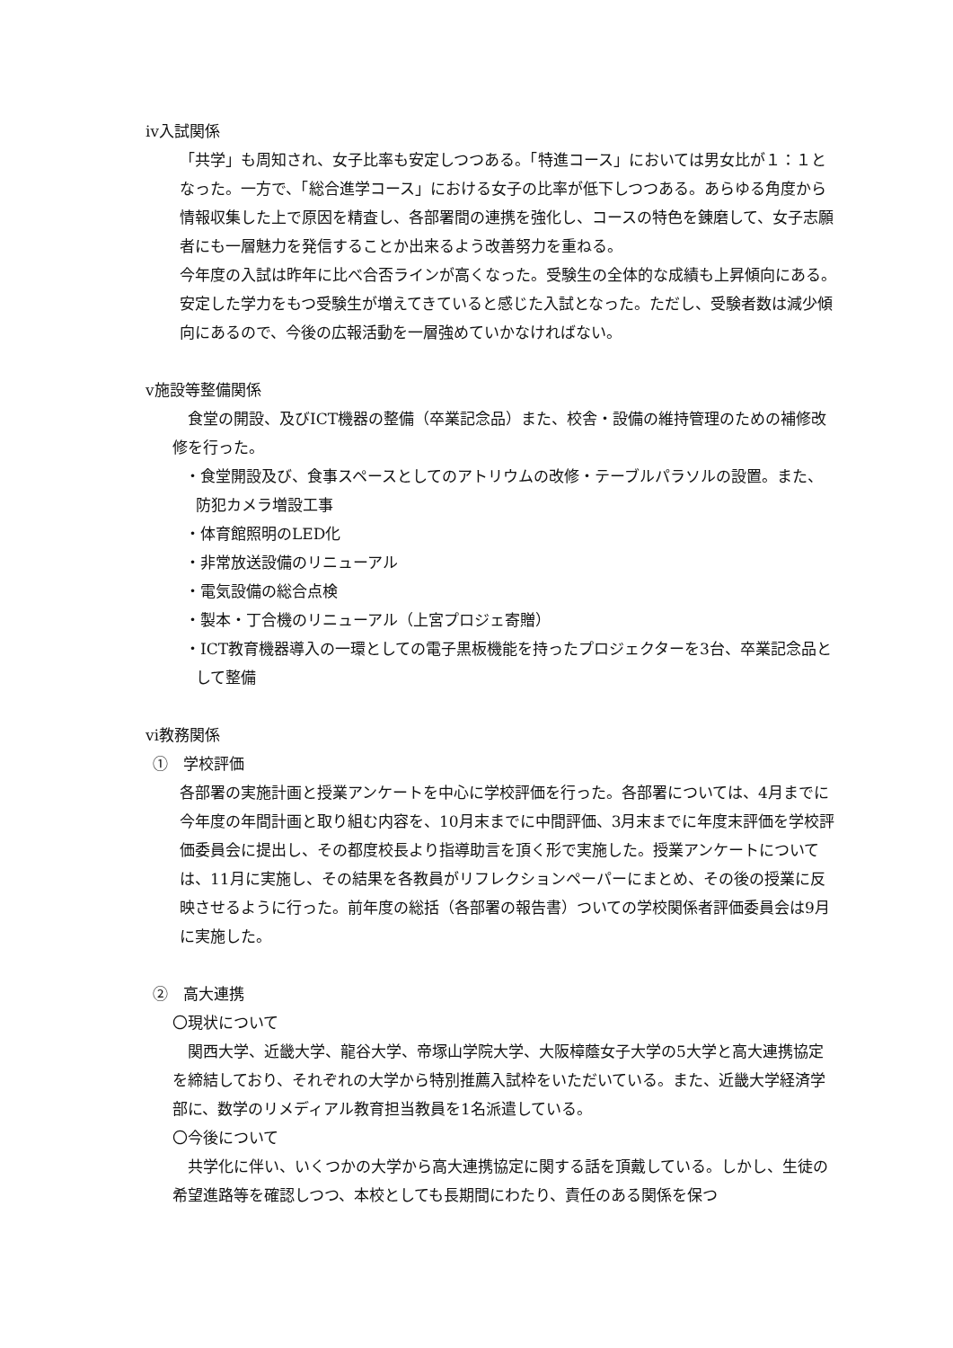ⅳ入試関係
「共学」も周知され、女子比率も安定しつつある。「特進コース」においては男女比が１：１となった。一方で、「総合進学コース」における女子の比率が低下しつつある。あらゆる角度から情報収集した上で原因を精査し、各部署間の連携を強化し、コースの特色を錬磨して、女子志願者にも一層魅力を発信することか出来るよう改善努力を重ねる。
今年度の入試は昨年に比べ合否ラインが高くなった。受験生の全体的な成績も上昇傾向にある。安定した学力をもつ受験生が増えてきていると感じた入試となった。ただし、受験者数は減少傾向にあるので、今後の広報活動を一層強めていかなければない。
ⅴ施設等整備関係
　食堂の開設、及びICT機器の整備（卒業記念品）また、校舎・設備の維持管理のための補修改修を行った。
・食堂開設及び、食事スペースとしてのアトリウムの改修・テーブルパラソルの設置。また、防犯カメラ増設工事
・体育館照明のLED化
・非常放送設備のリニューアル
・電気設備の総合点検
・製本・丁合機のリニューアル（上宮プロジェ寄贈）
・ICT教育機器導入の一環としての電子黒板機能を持ったプロジェクターを3台、卒業記念品として整備
ⅵ教務関係
①　学校評価
各部署の実施計画と授業アンケートを中心に学校評価を行った。各部署については、4月までに今年度の年間計画と取り組む内容を、10月末までに中間評価、3月末までに年度末評価を学校評価委員会に提出し、その都度校長より指導助言を頂く形で実施した。授業アンケートについては、11月に実施し、その結果を各教員がリフレクションペーパーにまとめ、その後の授業に反映させるように行った。前年度の総括（各部署の報告書）ついての学校関係者評価委員会は9月に実施した。
②　高大連携
〇現状について
　関西大学、近畿大学、龍谷大学、帝塚山学院大学、大阪樟蔭女子大学の5大学と高大連携協定を締結しており、それぞれの大学から特別推薦入試枠をいただいている。また、近畿大学経済学部に、数学のリメディアル教育担当教員を1名派遣している。
〇今後について
　共学化に伴い、いくつかの大学から高大連携協定に関する話を頂戴している。しかし、生徒の希望進路等を確認しつつ、本校としても長期間にわたり、責任のある関係を保つ